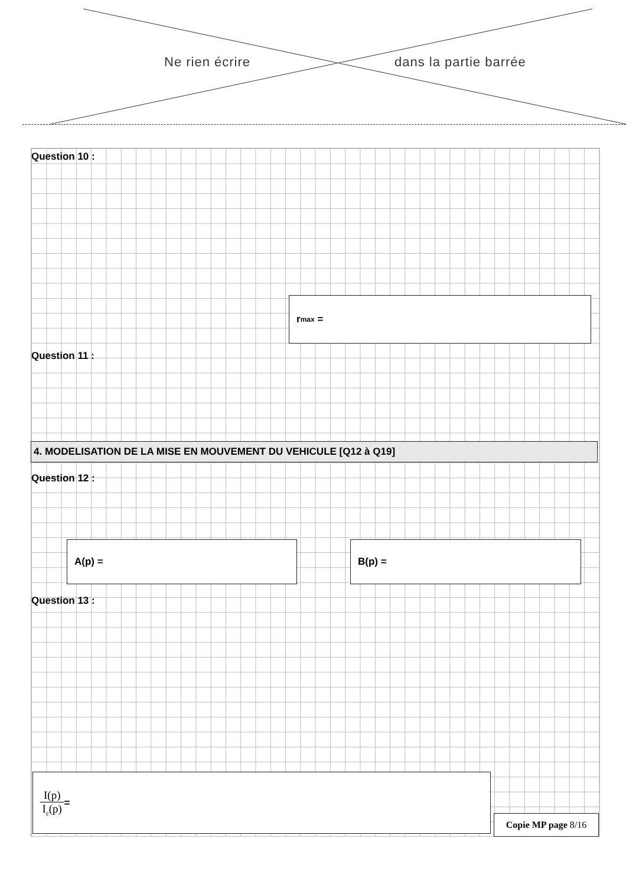Ne rien écrire dans la partie barrée
Question 10 :
r<sub>max</sub> =
Question 11 :
4. MODELISATION DE LA MISE EN MOUVEMENT DU VEHICULE [Q12 à Q19]
Question 12 :
A(p) = B(p) =
Question 13 :
I(p) I<sub>c</sub>(p) =
Copie MP page 8/16